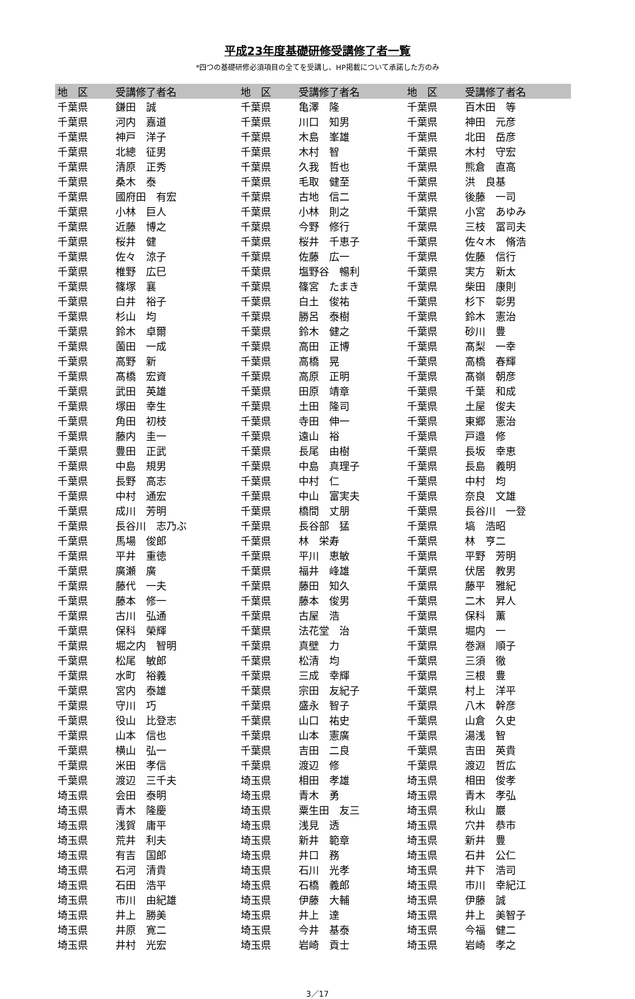平成23年度基礎研修受講修了者一覧
*四つの基礎研修必須項目の全てを受講し、HP掲載について承諾した方のみ
| 地 区 | 受講修了者名 | 地 区 | 受講修了者名 | 地 区 | 受講修了者名 |
| --- | --- | --- | --- | --- | --- |
| 千葉県 | 鎌田 誠 | 千葉県 | 亀澤 隆 | 千葉県 | 百木田 等 |
| 千葉県 | 河内 嘉道 | 千葉県 | 川口 知男 | 千葉県 | 神田 元彦 |
| 千葉県 | 神戸 洋子 | 千葉県 | 木島 峯雄 | 千葉県 | 北田 岳彦 |
| 千葉県 | 北總 征男 | 千葉県 | 木村 智 | 千葉県 | 木村 守宏 |
| 千葉県 | 清原 正秀 | 千葉県 | 久我 哲也 | 千葉県 | 熊倉 直高 |
| 千葉県 | 桑木 泰 | 千葉県 | 毛取 健至 | 千葉県 | 洪 良基 |
| 千葉県 | 國府田 有宏 | 千葉県 | 古地 信二 | 千葉県 | 後藤 一司 |
| 千葉県 | 小林 巨人 | 千葉県 | 小林 則之 | 千葉県 | 小宮 あゆみ |
| 千葉県 | 近藤 博之 | 千葉県 | 今野 修行 | 千葉県 | 三枝 冨司夫 |
| 千葉県 | 桜井 健 | 千葉県 | 桜井 千恵子 | 千葉県 | 佐々木 脩浩 |
| 千葉県 | 佐々 涼子 | 千葉県 | 佐藤 広一 | 千葉県 | 佐藤 信行 |
| 千葉県 | 椎野 広巳 | 千葉県 | 塩野谷 暢利 | 千葉県 | 実方 新太 |
| 千葉県 | 篠塚 襄 | 千葉県 | 篠宮 たまき | 千葉県 | 柴田 康則 |
| 千葉県 | 白井 裕子 | 千葉県 | 白土 俊祐 | 千葉県 | 杉下 彰男 |
| 千葉県 | 杉山 均 | 千葉県 | 勝呂 泰樹 | 千葉県 | 鈴木 憲治 |
| 千葉県 | 鈴木 卓爾 | 千葉県 | 鈴木 健之 | 千葉県 | 砂川 豊 |
| 千葉県 | 薗田 一成 | 千葉県 | 高田 正博 | 千葉県 | 髙梨 一幸 |
| 千葉県 | 高野 新 | 千葉県 | 高橋 晃 | 千葉県 | 高橋 春輝 |
| 千葉県 | 髙橋 宏資 | 千葉県 | 高原 正明 | 千葉県 | 髙嶺 朝彦 |
| 千葉県 | 武田 英雄 | 千葉県 | 田原 靖章 | 千葉県 | 千葉 和成 |
| 千葉県 | 塚田 幸生 | 千葉県 | 土田 隆司 | 千葉県 | 土屋 俊夫 |
| 千葉県 | 角田 初枝 | 千葉県 | 寺田 伸一 | 千葉県 | 東郷 憲治 |
| 千葉県 | 藤内 圭一 | 千葉県 | 遠山 裕 | 千葉県 | 戸邉 修 |
| 千葉県 | 豊田 正武 | 千葉県 | 長尾 由樹 | 千葉県 | 長坂 幸恵 |
| 千葉県 | 中島 規男 | 千葉県 | 中島 真理子 | 千葉県 | 長島 義明 |
| 千葉県 | 長野 高志 | 千葉県 | 中村 仁 | 千葉県 | 中村 均 |
| 千葉県 | 中村 通宏 | 千葉県 | 中山 富実夫 | 千葉県 | 奈良 文雄 |
| 千葉県 | 成川 芳明 | 千葉県 | 橋間 丈朋 | 千葉県 | 長谷川 一登 |
| 千葉県 | 長谷川 志乃ぶ | 千葉県 | 長谷部 猛 | 千葉県 | 塙 浩昭 |
| 千葉県 | 馬場 俊郎 | 千葉県 | 林 栄寿 | 千葉県 | 林 亨二 |
| 千葉県 | 平井 重徳 | 千葉県 | 平川 恵敏 | 千葉県 | 平野 芳明 |
| 千葉県 | 廣瀬 廣 | 千葉県 | 福井 峰雄 | 千葉県 | 伏居 教男 |
| 千葉県 | 藤代 一夫 | 千葉県 | 藤田 知久 | 千葉県 | 藤平 雅紀 |
| 千葉県 | 藤本 修一 | 千葉県 | 藤本 俊男 | 千葉県 | 二木 昇人 |
| 千葉県 | 古川 弘通 | 千葉県 | 古屋 浩 | 千葉県 | 保科 薫 |
| 千葉県 | 保科 榮輝 | 千葉県 | 法花堂 治 | 千葉県 | 堀内 一 |
| 千葉県 | 堀之内 智明 | 千葉県 | 真壁 力 | 千葉県 | 巻淵 順子 |
| 千葉県 | 松尾 敏郎 | 千葉県 | 松清 均 | 千葉県 | 三須 徹 |
| 千葉県 | 水町 裕義 | 千葉県 | 三成 幸輝 | 千葉県 | 三根 豊 |
| 千葉県 | 宮内 泰雄 | 千葉県 | 宗田 友紀子 | 千葉県 | 村上 洋平 |
| 千葉県 | 守川 巧 | 千葉県 | 盛永 智子 | 千葉県 | 八木 幹彦 |
| 千葉県 | 役山 比登志 | 千葉県 | 山口 祐史 | 千葉県 | 山倉 久史 |
| 千葉県 | 山本 信也 | 千葉県 | 山本 憲廣 | 千葉県 | 湯浅 智 |
| 千葉県 | 横山 弘一 | 千葉県 | 吉田 二良 | 千葉県 | 吉田 英貴 |
| 千葉県 | 米田 孝信 | 千葉県 | 渡辺 修 | 千葉県 | 渡辺 哲広 |
| 千葉県 | 渡辺 三千夫 | 埼玉県 | 相田 孝雄 | 埼玉県 | 相田 俊孝 |
| 埼玉県 | 会田 泰明 | 埼玉県 | 青木 勇 | 埼玉県 | 青木 孝弘 |
| 埼玉県 | 青木 隆慶 | 埼玉県 | 粟生田 友三 | 埼玉県 | 秋山 巖 |
| 埼玉県 | 浅賀 庸平 | 埼玉県 | 浅見 透 | 埼玉県 | 穴井 恭市 |
| 埼玉県 | 荒井 利夫 | 埼玉県 | 新井 範章 | 埼玉県 | 新井 豊 |
| 埼玉県 | 有吉 国郎 | 埼玉県 | 井口 務 | 埼玉県 | 石井 公仁 |
| 埼玉県 | 石河 清貴 | 埼玉県 | 石川 光孝 | 埼玉県 | 井下 浩司 |
| 埼玉県 | 石田 浩平 | 埼玉県 | 石橋 義郎 | 埼玉県 | 市川 幸紀江 |
| 埼玉県 | 市川 由紀雄 | 埼玉県 | 伊藤 大輔 | 埼玉県 | 伊藤 誠 |
| 埼玉県 | 井上 勝美 | 埼玉県 | 井上 達 | 埼玉県 | 井上 美智子 |
| 埼玉県 | 井原 寛二 | 埼玉県 | 今井 基泰 | 埼玉県 | 今福 健二 |
| 埼玉県 | 井村 光宏 | 埼玉県 | 岩崎 貢士 | 埼玉県 | 岩崎 孝之 |
3／17